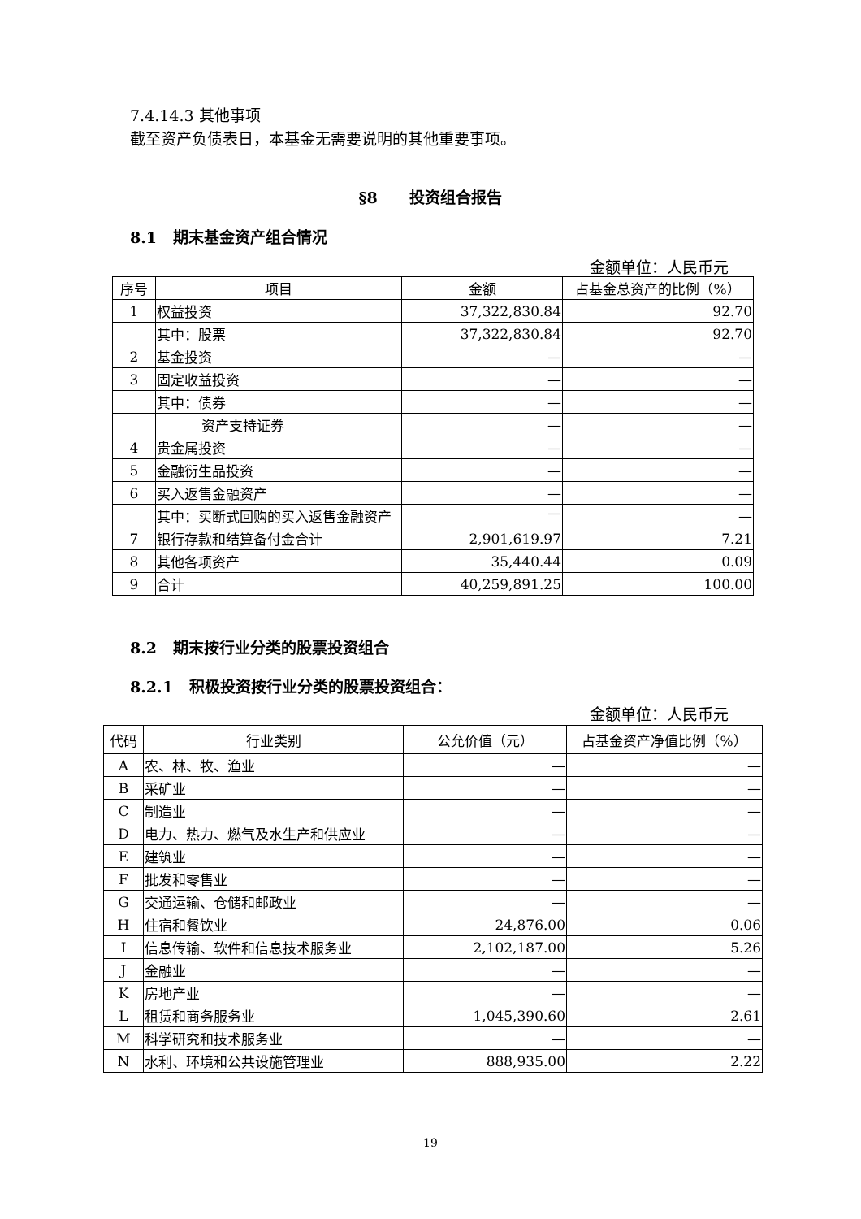7.4.14.3 其他事项
截至资产负债表日，本基金无需要说明的其他重要事项。
§8 投资组合报告
8.1 期末基金资产组合情况
金额单位：人民币元
| 序号 | 项目 | 金额 | 占基金总资产的比例（%） |
| --- | --- | --- | --- |
| 1 | 权益投资 | 37,322,830.84 | 92.70 |
| | 其中：股票 | 37,322,830.84 | 92.70 |
| 2 | 基金投资 | — | — |
| 3 | 固定收益投资 | — | — |
| | 其中：债券 | — | — |
| | 资产支持证券 | — | — |
| 4 | 贵金属投资 | — | — |
| 5 | 金融衍生品投资 | — | — |
| 6 | 买入返售金融资产 | — | — |
| | 其中：买断式回购的买入返售金融资产 | — | — |
| 7 | 银行存款和结算备付金合计 | 2,901,619.97 | 7.21 |
| 8 | 其他各项资产 | 35,440.44 | 0.09 |
| 9 | 合计 | 40,259,891.25 | 100.00 |
8.2 期末按行业分类的股票投资组合
8.2.1 积极投资按行业分类的股票投资组合：
金额单位：人民币元
| 代码 | 行业类别 | 公允价值（元） | 占基金资产净值比例（%） |
| --- | --- | --- | --- |
| A | 农、林、牧、渔业 | — | — |
| B | 采矿业 | — | — |
| C | 制造业 | — | — |
| D | 电力、热力、燃气及水生产和供应业 | — | — |
| E | 建筑业 | — | — |
| F | 批发和零售业 | — | — |
| G | 交通运输、仓储和邮政业 | — | — |
| H | 住宿和餐饮业 | 24,876.00 | 0.06 |
| I | 信息传输、软件和信息技术服务业 | 2,102,187.00 | 5.26 |
| J | 金融业 | — | — |
| K | 房地产业 | — | — |
| L | 租赁和商务服务业 | 1,045,390.60 | 2.61 |
| M | 科学研究和技术服务业 | — | — |
| N | 水利、环境和公共设施管理业 | 888,935.00 | 2.22 |
19